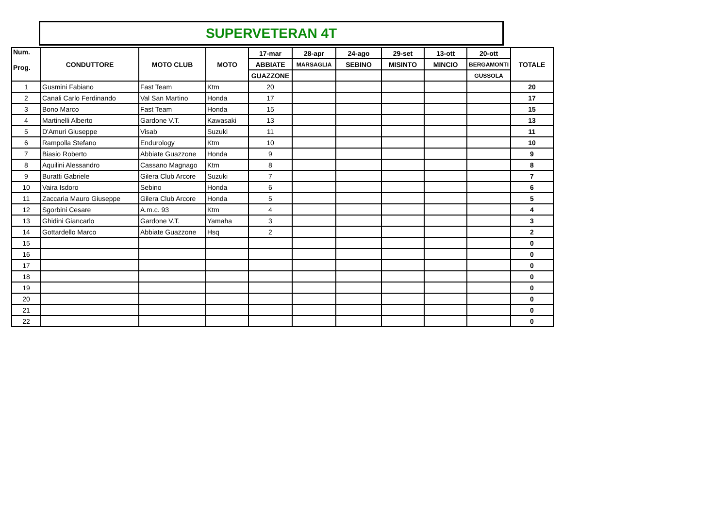SUPERVETERAN 4T
| Num. Prog. | CONDUTTORE | MOTO CLUB | MOTO | 17-mar | 28-apr | 24-ago | 29-set | 13-ott | 20-ott | TOTALE |
| --- | --- | --- | --- | --- | --- | --- | --- | --- | --- | --- |
| | | | | ABBIATE | MARSAGLIA | SEBINO | MISINTO | MINCIO | BERGAMONTI | |
| | | | | GUAZZONE | | | | | GUSSOLA | |
| 1 | Gusmini Fabiano | Fast Team | Ktm | 20 | | | | | | 20 |
| 2 | Canali Carlo Ferdinando | Val San Martino | Honda | 17 | | | | | | 17 |
| 3 | Bono Marco | Fast Team | Honda | 15 | | | | | | 15 |
| 4 | Martinelli Alberto | Gardone V.T. | Kawasaki | 13 | | | | | | 13 |
| 5 | D'Amuri Giuseppe | Visab | Suzuki | 11 | | | | | | 11 |
| 6 | Rampolla Stefano | Endurology | Ktm | 10 | | | | | | 10 |
| 7 | Biasio Roberto | Abbiate Guazzone | Honda | 9 | | | | | | 9 |
| 8 | Aquilini Alessandro | Cassano Magnago | Ktm | 8 | | | | | | 8 |
| 9 | Buratti Gabriele | Gilera Club Arcore | Suzuki | 7 | | | | | | 7 |
| 10 | Vaira Isdoro | Sebino | Honda | 6 | | | | | | 6 |
| 11 | Zaccaria Mauro Giuseppe | Gilera Club Arcore | Honda | 5 | | | | | | 5 |
| 12 | Sgorbini Cesare | A.m.c. 93 | Ktm | 4 | | | | | | 4 |
| 13 | Ghidini Giancarlo | Gardone V.T. | Yamaha | 3 | | | | | | 3 |
| 14 | Gottardello Marco | Abbiate Guazzone | Hsq | 2 | | | | | | 2 |
| 15 | | | | | | | | | | 0 |
| 16 | | | | | | | | | | 0 |
| 17 | | | | | | | | | | 0 |
| 18 | | | | | | | | | | 0 |
| 19 | | | | | | | | | | 0 |
| 20 | | | | | | | | | | 0 |
| 21 | | | | | | | | | | 0 |
| 22 | | | | | | | | | | 0 |